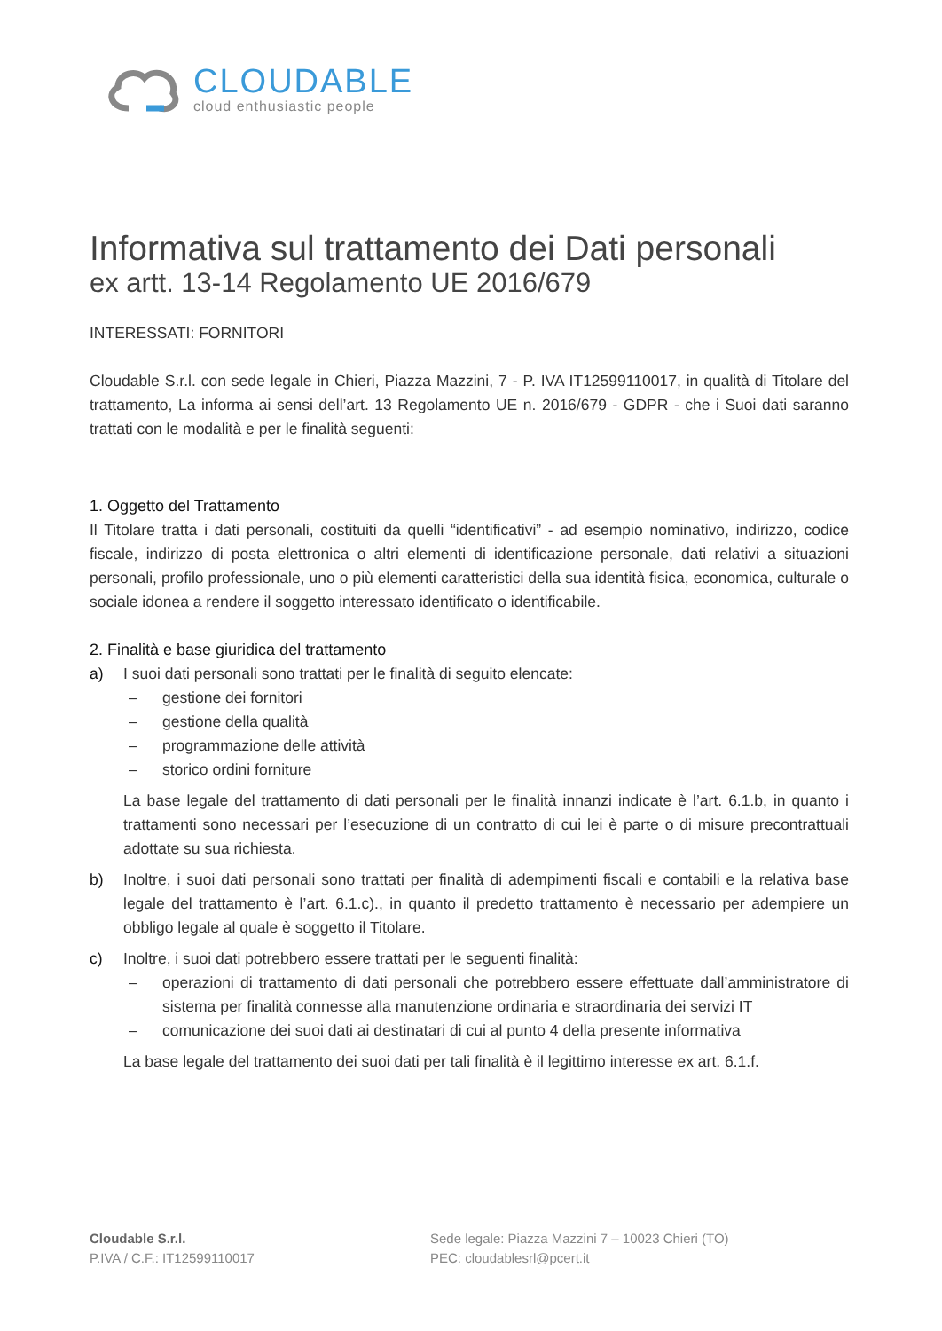CLOUDABLE
cloud enthusiastic people
Informativa sul trattamento dei Dati personali
ex artt. 13-14 Regolamento UE 2016/679
INTERESSATI: FORNITORI
Cloudable S.r.l. con sede legale in Chieri, Piazza Mazzini, 7 - P. IVA IT12599110017, in qualità di Titolare del trattamento, La informa ai sensi dell’art. 13 Regolamento UE n. 2016/679 - GDPR - che i Suoi dati saranno trattati con le modalità e per le finalità seguenti:
1. Oggetto del Trattamento
Il Titolare tratta i dati personali, costituiti da quelli “identificativi” - ad esempio nominativo, indirizzo, codice fiscale, indirizzo di posta elettronica o altri elementi di identificazione personale, dati relativi a situazioni personali, profilo professionale, uno o più elementi caratteristici della sua identità fisica, economica, culturale o sociale idonea a rendere il soggetto interessato identificato o identificabile.
2. Finalità e base giuridica del trattamento
a) I suoi dati personali sono trattati per le finalità di seguito elencate:
– gestione dei fornitori
– gestione della qualità
– programmazione delle attività
– storico ordini forniture
La base legale del trattamento di dati personali per le finalità innanzi indicate è l’art. 6.1.b, in quanto i trattamenti sono necessari per l’esecuzione di un contratto di cui lei è parte o di misure precontrattuali adottate su sua richiesta.
b) Inoltre, i suoi dati personali sono trattati per finalità di adempimenti fiscali e contabili e la relativa base legale del trattamento è l’art. 6.1.c)., in quanto il predetto trattamento è necessario per adempiere un obbligo legale al quale è soggetto il Titolare.
c) Inoltre, i suoi dati potrebbero essere trattati per le seguenti finalità:
– operazioni di trattamento di dati personali che potrebbero essere effettuate dall’amministratore di sistema per finalità connesse alla manutenzione ordinaria e straordinaria dei servizi IT
– comunicazione dei suoi dati ai destinatari di cui al punto 4 della presente informativa
La base legale del trattamento dei suoi dati per tali finalità è il legittimo interesse ex art. 6.1.f.
Cloudable S.r.l.
P.IVA / C.F.: IT12599110017
Sede legale: Piazza Mazzini 7 – 10023 Chieri (TO)
PEC: cloudablesrl@pcert.it